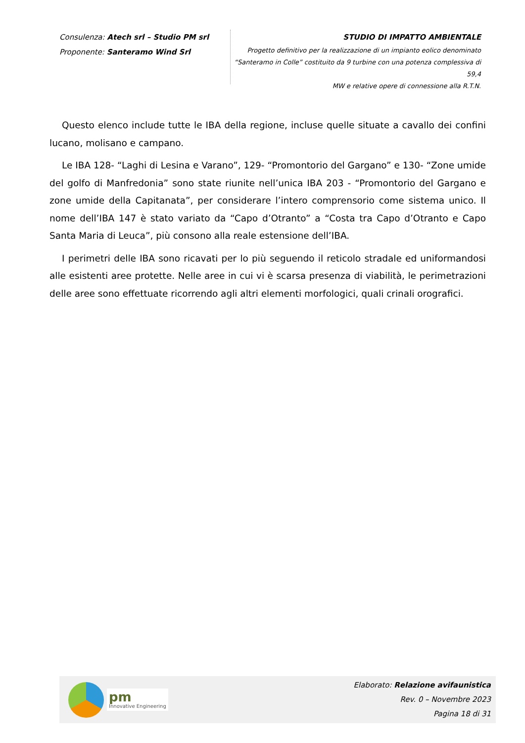Consulenza: Atech srl – Studio PM srl
Proponente: Santeramo Wind Srl
STUDIO DI IMPATTO AMBIENTALE
Progetto definitivo per la realizzazione di un impianto eolico denominato
“Santeramo in Colle” costituito da 9 turbine con una potenza complessiva di 59,4
MW e relative opere di connessione alla R.T.N.
Questo elenco include tutte le IBA della regione, incluse quelle situate a cavallo dei confini lucano, molisano e campano.
Le IBA 128- “Laghi di Lesina e Varano”, 129- “Promontorio del Gargano” e 130- “Zone umide del golfo di Manfredonia” sono state riunite nell’unica IBA 203 - “Promontorio del Gargano e zone umide della Capitanata”, per considerare l’intero comprensorio come sistema unico. Il nome dell’IBA 147 è stato variato da “Capo d’Otranto” a “Costa tra Capo d’Otranto e Capo Santa Maria di Leuca”, più consono alla reale estensione dell’IBA.
I perimetri delle IBA sono ricavati per lo più seguendo il reticolo stradale ed uniformandosi alle esistenti aree protette. Nelle aree in cui vi è scarsa presenza di viabilità, le perimetrazioni delle aree sono effettuate ricorrendo agli altri elementi morfologici, quali crinali orografici.
pm
Innovative Engineering
Elaborato: Relazione avifaunistica
Rev. 0 – Novembre 2023
Pagina 18 di 31